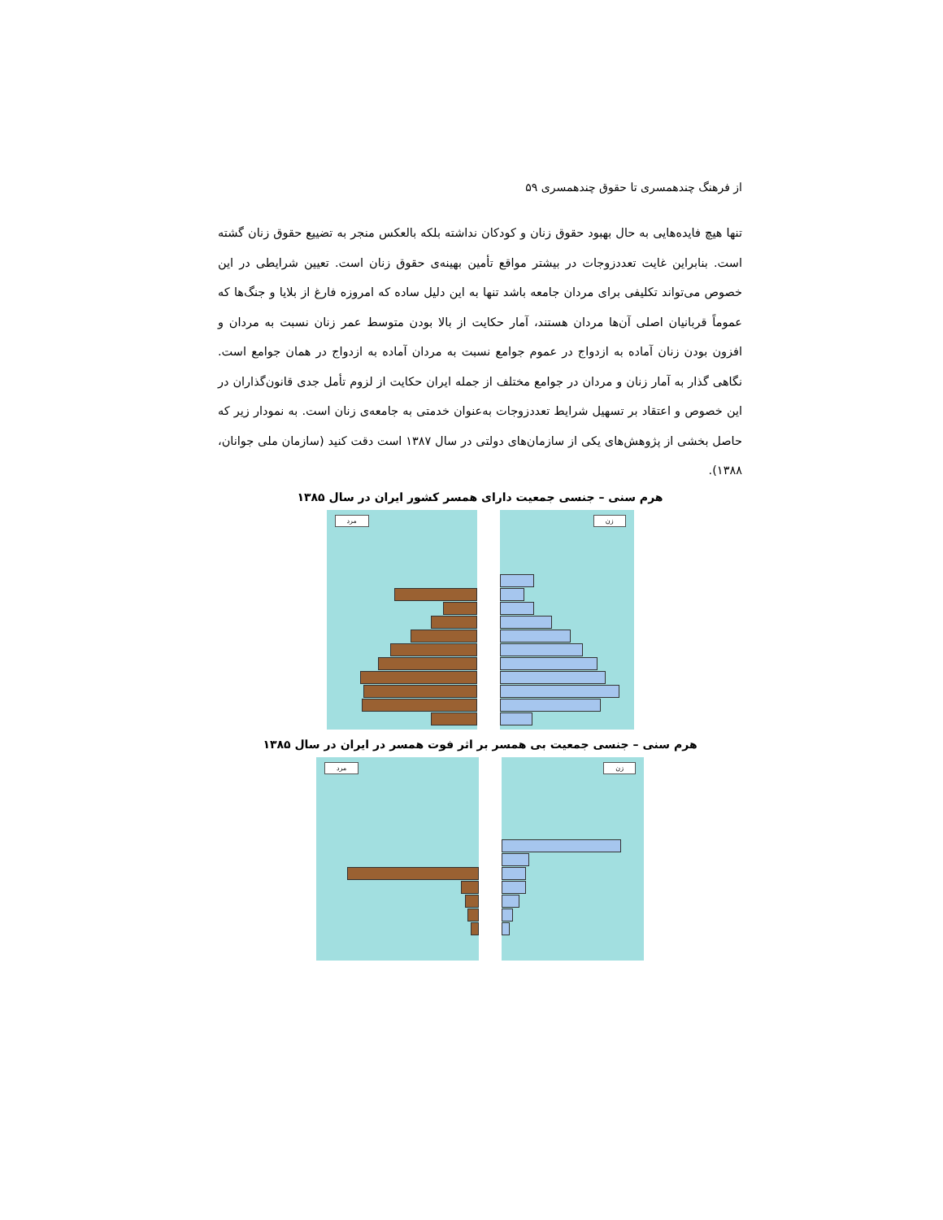از فرهنگ چندهمسری تا حقوق چندهمسری ۵۹
تنها هیچ فایده‌هایی به حال بهبود حقوق زنان و کودکان نداشته بلکه بالعکس منجر به تضییع حقوق زنان گشته است. بنابراین غایت تعددزوجات در بیشتر مواقع تأمین بهینه‌ی حقوق زنان است. تعیین شرایطی در این خصوص می‌تواند تکلیفی برای مردان جامعه باشد تنها به این دلیل ساده که امروزه فارغ از بلایا و جنگ‌ها که عموماً قربانیان اصلی آن‌ها مردان هستند، آمار حکایت از بالا بودن متوسط عمر زنان نسبت به مردان و افزون بودن زنان آماده به ازدواج در عموم جوامع نسبت به مردان آماده به ازدواج در همان جوامع است. نگاهی گذار به آمار زنان و مردان در جوامع مختلف از جمله ایران حکایت از لزوم تأمل جدی قانون‌گذاران در این خصوص و اعتقاد بر تسهیل شرایط تعددزوجات به‌عنوان خدمتی به جامعه‌ی زنان است. به نمودار زیر که حاصل بخشی از پژوهش‌های یکی از سازمان‌های دولتی در سال ۱۳۸۷ است دقت کنید (سازمان ملی جوانان، ۱۳۸۸).
هرم سنی – جنسی جمعیت دارای همسر کشور ایران در سال ۱۳۸۵
مرد
زن
هرم سنی – جنسی جمعیت بی همسر بر اثر فوت همسر در ایران در سال ۱۳۸۵
مرد
زن